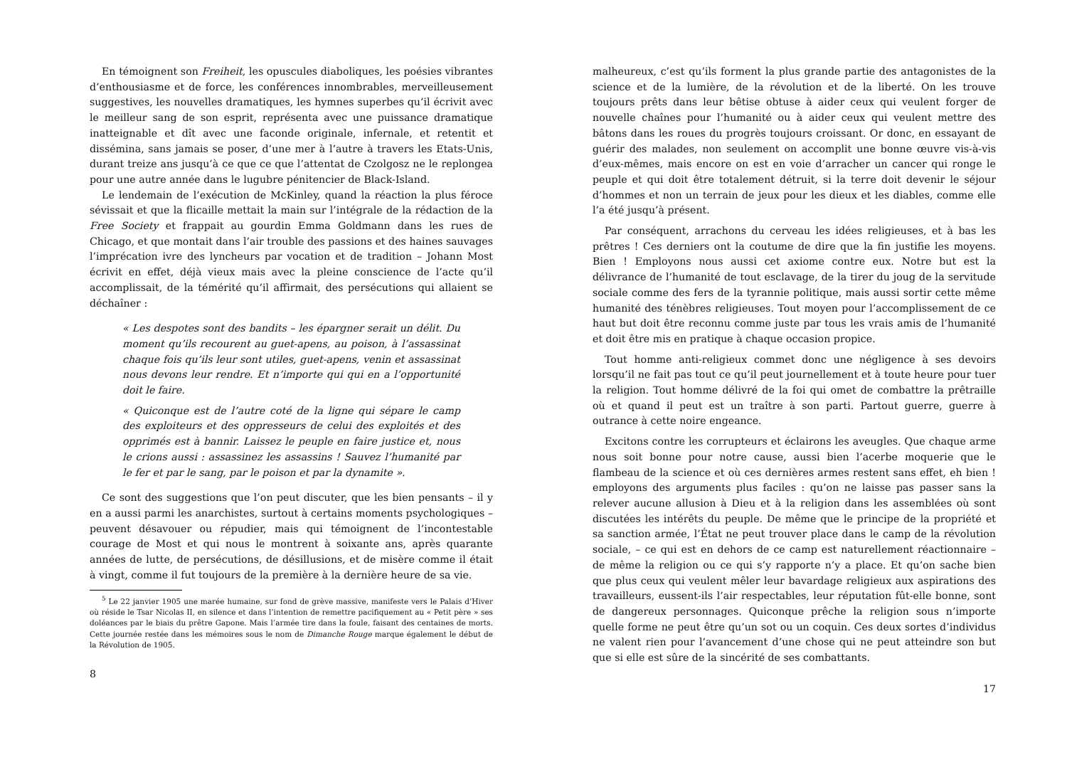En témoignent son Freiheit, les opuscules diaboliques, les poésies vibrantes d’enthousiasme et de force, les conférences innombrables, merveilleusement suggestives, les nouvelles dramatiques, les hymnes superbes qu’il écrivit avec le meilleur sang de son esprit, représenta avec une puissance dramatique inatteignable et dît avec une faconde originale, infernale, et retentit et dissémina, sans jamais se poser, d’une mer à l’autre à travers les Etats-Unis, durant treize ans jusqu’à ce que ce que l’attentat de Czolgosz ne le replongea pour une autre année dans le lugubre pénitencier de Black-Island.
Le lendemain de l’exécution de McKinley, quand la réaction la plus féroce sévissait et que la flicaille mettait la main sur l’intégrale de la rédaction de la Free Society et frappait au gourdin Emma Goldmann dans les rues de Chicago, et que montait dans l’air trouble des passions et des haines sauvages l’imprécation ivre des lyncheurs par vocation et de tradition – Johann Most écrivit en effet, déjà vieux mais avec la pleine conscience de l’acte qu’il accomplissait, de la témérité qu’il affirmait, des persécutions qui allaient se déchaîner :
« Les despotes sont des bandits – les épargner serait un délit. Du moment qu’ils recourent au guet-apens, au poison, à l’assassinat chaque fois qu’ils leur sont utiles, guet-apens, venin et assassinat nous devons leur rendre. Et n’importe qui qui en a l’opportunité doit le faire.
« Quiconque est de l’autre coté de la ligne qui sépare le camp des exploiteurs et des oppresseurs de celui des exploités et des opprimés est à bannir. Laissez le peuple en faire justice et, nous le crions aussi : assassinez les assassins ! Sauvez l’humanité par le fer et par le sang, par le poison et par la dynamite ».
Ce sont des suggestions que l’on peut discuter, que les bien pensants – il y en a aussi parmi les anarchistes, surtout à certains moments psychologiques – peuvent désavouer ou répudier, mais qui témoignent de l’incontestable courage de Most et qui nous le montrent à soixante ans, après quarante années de lutte, de persécutions, de désillusions, et de misère comme il était à vingt, comme il fut toujours de la première à la dernière heure de sa vie.
<sup>5</sup> Le 22 janvier 1905 une marée humaine, sur fond de grève massive, manifeste vers le Palais d’Hiver où réside le Tsar Nicolas II, en silence et dans l’intention de remettre pacifiquement au « Petit père » ses doléances par le biais du prêtre Gapone. Mais l’armée tire dans la foule, faisant des centaines de morts. Cette journée restée dans les mémoires sous le nom de Dimanche Rouge marque également le début de la Révolution de 1905.
8
malheureux, c’est qu’ils forment la plus grande partie des antagonistes de la science et de la lumière, de la révolution et de la liberté. On les trouve toujours prêts dans leur bêtise obtuse à aider ceux qui veulent forger de nouvelle chaînes pour l’humanité ou à aider ceux qui veulent mettre des bâtons dans les roues du progrès toujours croissant. Or donc, en essayant de guérir des malades, non seulement on accomplit une bonne œuvre vis-à-vis d’eux-mêmes, mais encore on est en voie d’arracher un cancer qui ronge le peuple et qui doit être totalement détruit, si la terre doit devenir le séjour d’hommes et non un terrain de jeux pour les dieux et les diables, comme elle l’a été jusqu’à présent.
Par conséquent, arrachons du cerveau les idées religieuses, et à bas les prêtres ! Ces derniers ont la coutume de dire que la fin justifie les moyens. Bien ! Employons nous aussi cet axiome contre eux. Notre but est la délivrance de l’humanité de tout esclavage, de la tirer du joug de la servitude sociale comme des fers de la tyrannie politique, mais aussi sortir cette même humanité des ténèbres religieuses. Tout moyen pour l’accomplissement de ce haut but doit être reconnu comme juste par tous les vrais amis de l’humanité et doit être mis en pratique à chaque occasion propice.
Tout homme anti-religieux commet donc une négligence à ses devoirs lorsqu’il ne fait pas tout ce qu’il peut journellement et à toute heure pour tuer la religion. Tout homme délivré de la foi qui omet de combattre la prêtraille où et quand il peut est un traître à son parti. Partout guerre, guerre à outrance à cette noire engeance.
Excitons contre les corrupteurs et éclairons les aveugles. Que chaque arme nous soit bonne pour notre cause, aussi bien l’acerbe moquerie que le flambeau de la science et où ces dernières armes restent sans effet, eh bien ! employons des arguments plus faciles : qu’on ne laisse pas passer sans la relever aucune allusion à Dieu et à la religion dans les assemblées où sont discutées les intérêts du peuple. De même que le principe de la propriété et sa sanction armée, l’État ne peut trouver place dans le camp de la révolution sociale, – ce qui est en dehors de ce camp est naturellement réactionnaire – de même la religion ou ce qui s’y rapporte n’y a place. Et qu’on sache bien que plus ceux qui veulent mêler leur bavardage religieux aux aspirations des travailleurs, eussent-ils l’air respectables, leur réputation fût-elle bonne, sont de dangereux personnages. Quiconque prêche la religion sous n’importe quelle forme ne peut être qu’un sot ou un coquin. Ces deux sortes d’individus ne valent rien pour l’avancement d’une chose qui ne peut atteindre son but que si elle est sûre de la sincérité de ses combattants.
17